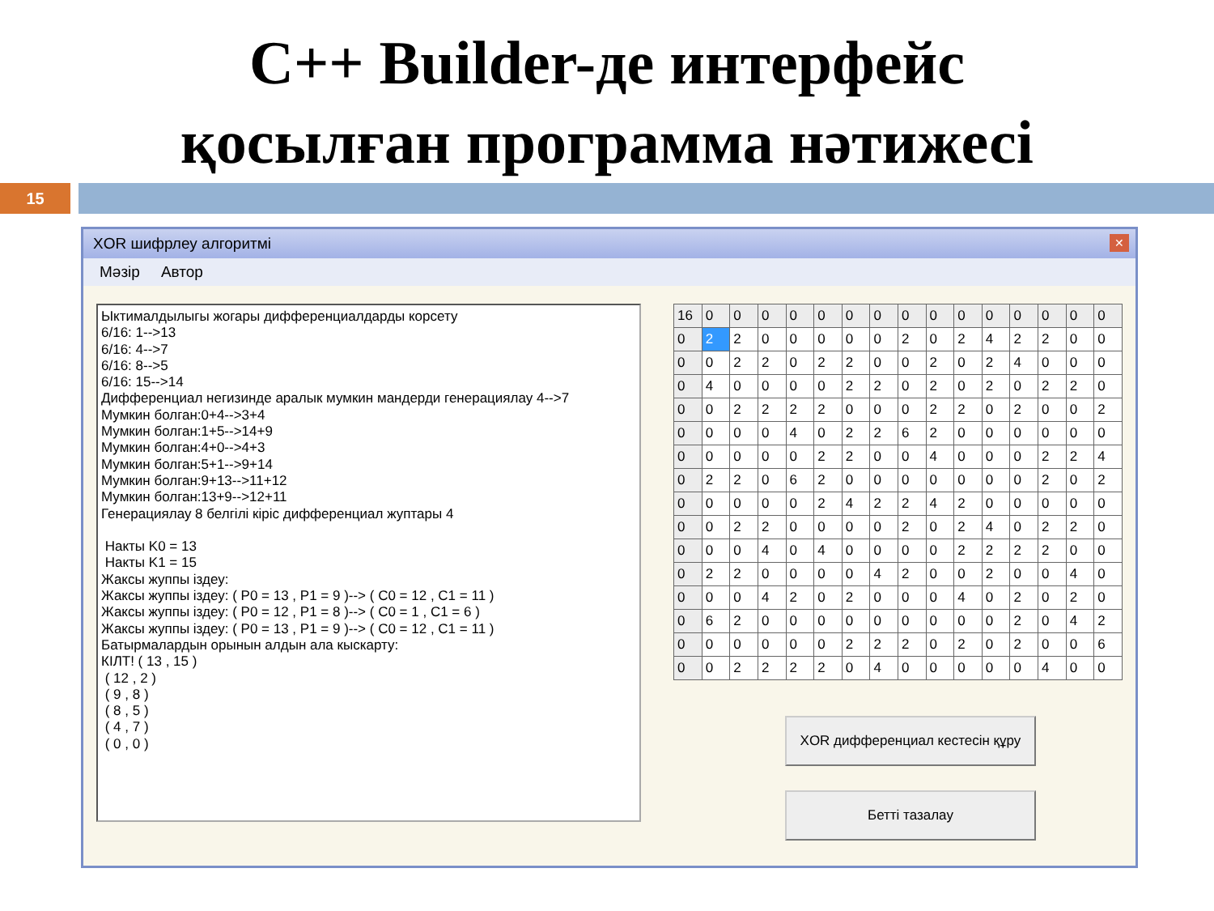C++ Builder-де интерфейс
қосылған программа нәтижесі
15
XOR шифрлеу алгоритмі ✕
Мәзір Автор
Ыктималдылыгы жогары дифференциалдарды корсету 6/16: 1-->13 6/16: 4-->7 6/16: 8-->5 6/16: 15-->14 Дифференциал негизинде аралык мумкин мандерди генерациялау 4-->7 Мумкин болган:0+4-->3+4 Мумкин болган:1+5-->14+9 Мумкин болган:4+0-->4+3 Мумкин болган:5+1-->9+14 Мумкин болган:9+13-->11+12 Мумкин болган:13+9-->12+11 Генерациялау 8 белгілі кіріс дифференциал жуптары 4 Накты K0 = 13 Накты K1 = 15 Жаксы жуппы іздеу: Жаксы жуппы іздеу: ( P0 = 13 , P1 = 9 )--> ( C0 = 12 , C1 = 11 ) Жаксы жуппы іздеу: ( P0 = 12 , P1 = 8 )--> ( C0 = 1 , C1 = 6 ) Жаксы жуппы іздеу: ( P0 = 13 , P1 = 9 )--> ( C0 = 12 , C1 = 11 ) Батырмалардын орынын алдын ала кыскарту: КІЛТ! ( 13 , 15 ) ( 12 , 2 ) ( 9 , 8 ) ( 8 , 5 ) ( 4 , 7 ) ( 0 , 0 )
| 16 | 0 | 0 | 0 | 0 | 0 | 0 | 0 | 0 | 0 | 0 | 0 | 0 | 0 | 0 | 0 |
| 0 | 2 | 2 | 0 | 0 | 0 | 0 | 0 | 2 | 0 | 2 | 4 | 2 | 2 | 0 | 0 |
| 0 | 0 | 2 | 2 | 0 | 2 | 2 | 0 | 0 | 2 | 0 | 2 | 4 | 0 | 0 | 0 |
| 0 | 4 | 0 | 0 | 0 | 0 | 2 | 2 | 0 | 2 | 0 | 2 | 0 | 2 | 2 | 0 |
| 0 | 0 | 2 | 2 | 2 | 2 | 0 | 0 | 0 | 2 | 2 | 0 | 2 | 0 | 0 | 2 |
| 0 | 0 | 0 | 0 | 4 | 0 | 2 | 2 | 6 | 2 | 0 | 0 | 0 | 0 | 0 | 0 |
| 0 | 0 | 0 | 0 | 0 | 2 | 2 | 0 | 0 | 4 | 0 | 0 | 0 | 2 | 2 | 4 |
| 0 | 2 | 2 | 0 | 6 | 2 | 0 | 0 | 0 | 0 | 0 | 0 | 0 | 2 | 0 | 2 |
| 0 | 0 | 0 | 0 | 0 | 2 | 4 | 2 | 2 | 4 | 2 | 0 | 0 | 0 | 0 | 0 |
| 0 | 0 | 2 | 2 | 0 | 0 | 0 | 0 | 2 | 0 | 2 | 4 | 0 | 2 | 2 | 0 |
| 0 | 0 | 0 | 4 | 0 | 4 | 0 | 0 | 0 | 0 | 2 | 2 | 2 | 2 | 0 | 0 |
| 0 | 2 | 2 | 0 | 0 | 0 | 0 | 4 | 2 | 0 | 0 | 2 | 0 | 0 | 4 | 0 |
| 0 | 0 | 0 | 4 | 2 | 0 | 2 | 0 | 0 | 0 | 4 | 0 | 2 | 0 | 2 | 0 |
| 0 | 6 | 2 | 0 | 0 | 0 | 0 | 0 | 0 | 0 | 0 | 0 | 2 | 0 | 4 | 2 |
| 0 | 0 | 0 | 0 | 0 | 0 | 2 | 2 | 2 | 0 | 2 | 0 | 2 | 0 | 0 | 6 |
| 0 | 0 | 2 | 2 | 2 | 2 | 0 | 4 | 0 | 0 | 0 | 0 | 0 | 4 | 0 | 0 |
XOR дифференциал кестесін құру
Бетті тазалау